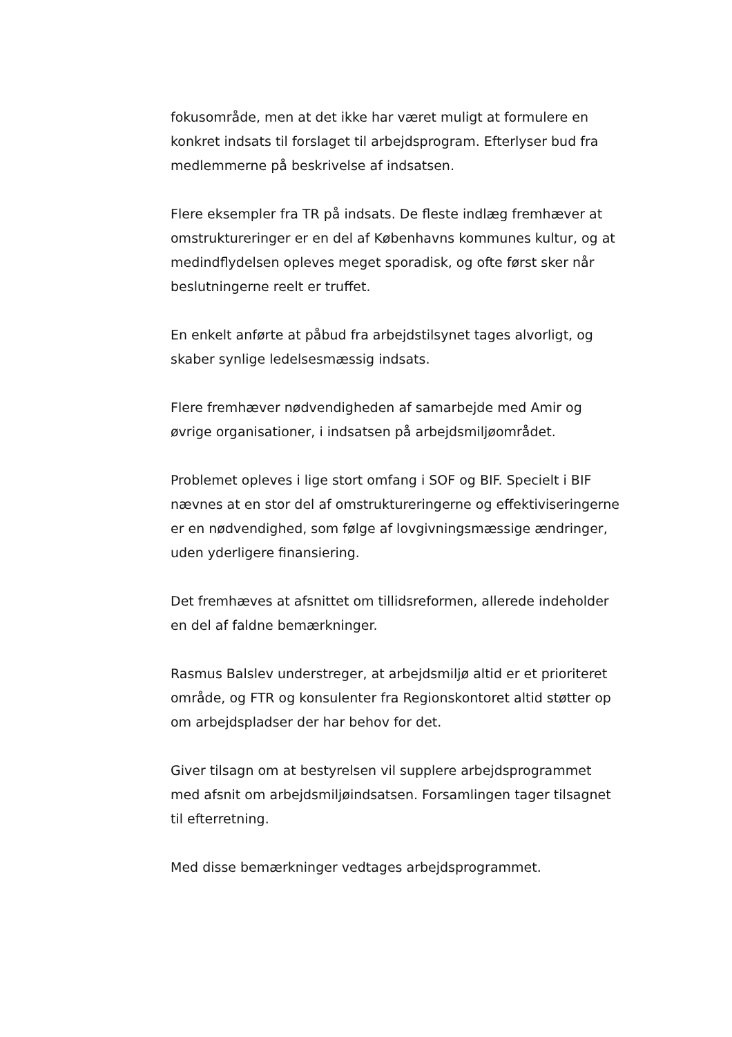fokusområde, men at det ikke har været muligt at formulere en konkret indsats til forslaget til arbejdsprogram. Efterlyser bud fra medlemmerne på beskrivelse af indsatsen.
Flere eksempler fra TR på indsats. De fleste indlæg fremhæver at omstruktureringer er en del af Københavns kommunes kultur, og at medindflydelsen opleves meget sporadisk, og ofte først sker når beslutningerne reelt er truffet.
En enkelt anførte at påbud fra arbejdstilsynet tages alvorligt, og skaber synlige ledelsesmæssig indsats.
Flere fremhæver nødvendigheden af samarbejde med Amir og øvrige organisationer, i indsatsen på arbejdsmiljøområdet.
Problemet opleves i lige stort omfang i SOF og BIF. Specielt i BIF nævnes at en stor del af omstruktureringerne og effektiviseringerne er en nødvendighed, som følge af lovgivningsmæssige ændringer, uden yderligere finansiering.
Det fremhæves at afsnittet om tillidsreformen, allerede indeholder en del af faldne bemærkninger.
Rasmus Balslev understreger, at arbejdsmiljø altid er et prioriteret område, og FTR og konsulenter fra Regionskontoret altid støtter op om arbejdspladser der har behov for det.
Giver tilsagn om at bestyrelsen vil supplere arbejdsprogrammet med afsnit om arbejdsmiljøindsatsen. Forsamlingen tager tilsagnet til efterretning.
Med disse bemærkninger vedtages arbejdsprogrammet.